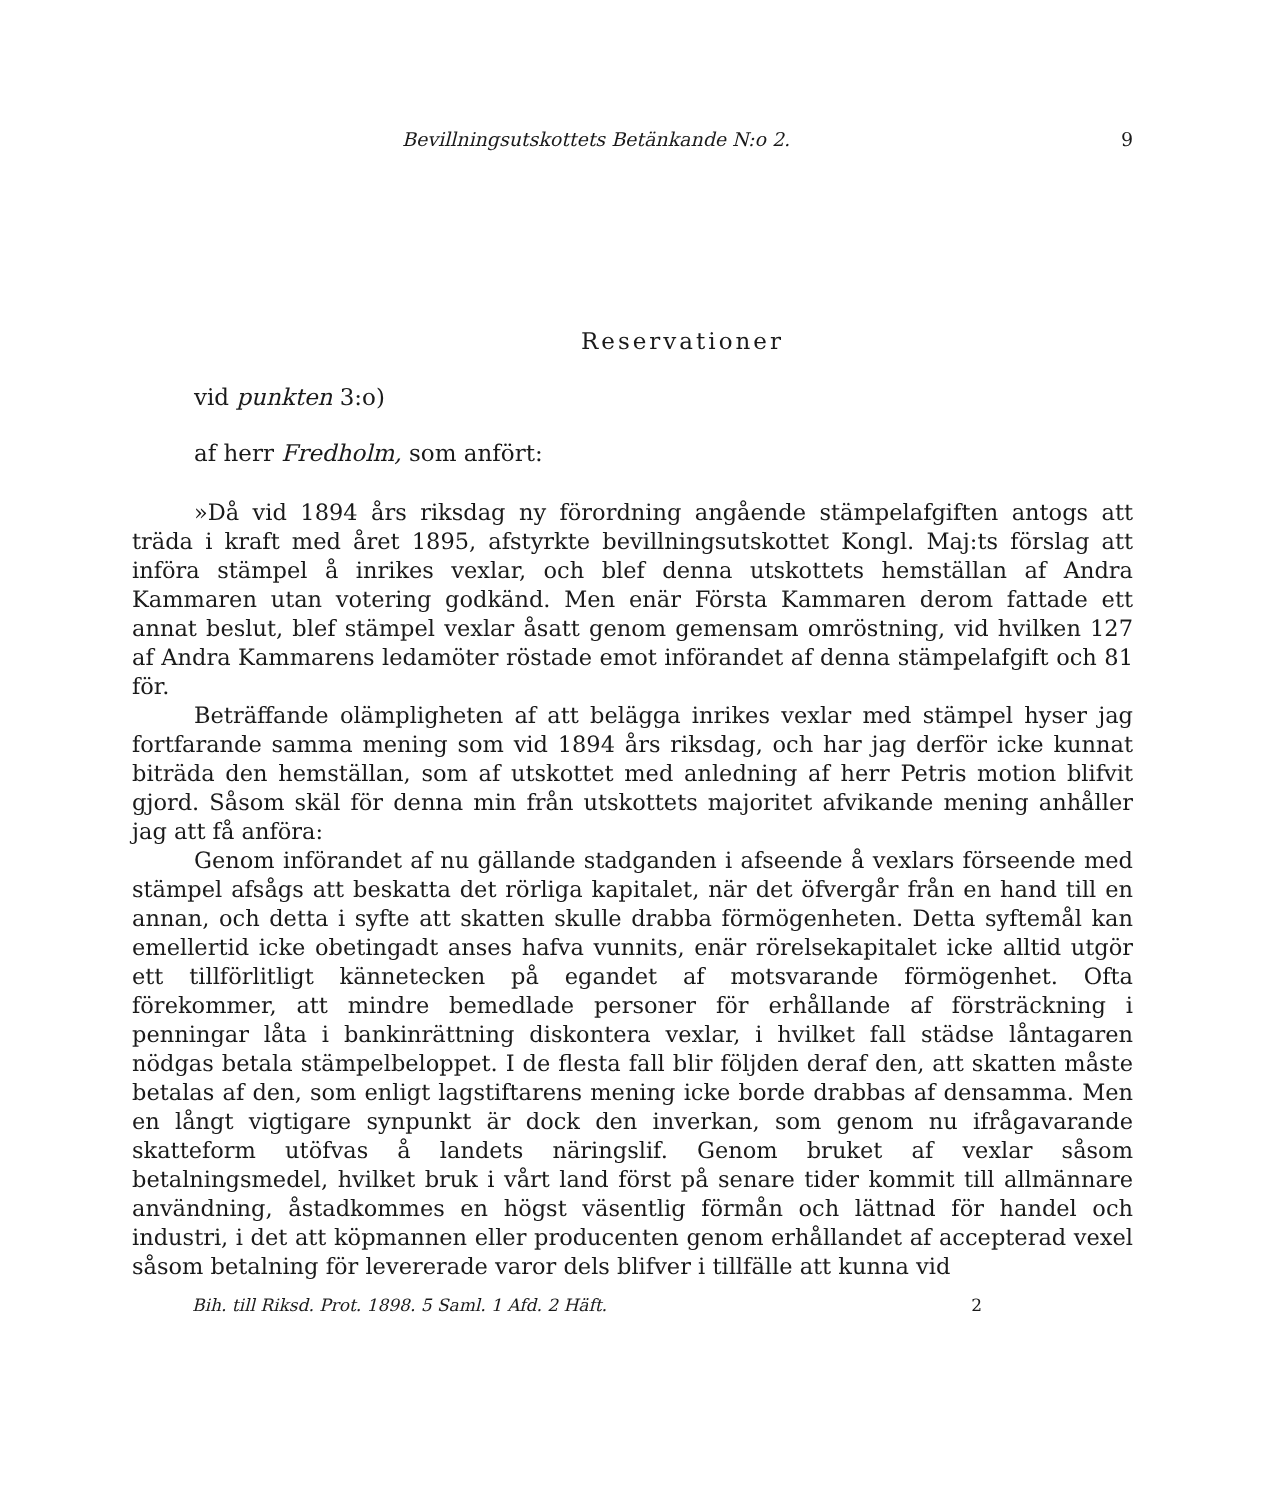Bevillningsutskottets Betänkande N:o 2. 9
Reservationer
vid punkten 3:o)
af herr Fredholm, som anfört:
»Då vid 1894 års riksdag ny förordning angående stämpelafgiften antogs att träda i kraft med året 1895, afstyrkte bevillningsutskottet Kongl. Maj:ts förslag att införa stämpel å inrikes vexlar, och blef denna utskottets hemställan af Andra Kammaren utan votering godkänd. Men enär Första Kammaren derom fattade ett annat beslut, blef stämpel vexlar åsatt genom gemensam omröstning, vid hvilken 127 af Andra Kammarens ledamöter röstade emot införandet af denna stämpelafgift och 81 för.
Beträffande olämpligheten af att belägga inrikes vexlar med stämpel hyser jag fortfarande samma mening som vid 1894 års riksdag, och har jag derför icke kunnat biträda den hemställan, som af utskottet med anledning af herr Petris motion blifvit gjord. Såsom skäl för denna min från utskottets majoritet afvikande mening anhåller jag att få anföra:
Genom införandet af nu gällande stadganden i afseende å vexlars förseende med stämpel afsågs att beskatta det rörliga kapitalet, när det öfvergår från en hand till en annan, och detta i syfte att skatten skulle drabba förmögenheten. Detta syftemål kan emellertid icke obetingadt anses hafva vunnits, enär rörelsekapitalet icke alltid utgör ett tillförlitligt kännetecken på egandet af motsvarande förmögenhet. Ofta förekommer, att mindre bemedlade personer för erhållande af försträckning i penningar låta i bankinrättning diskontera vexlar, i hvilket fall städse låntagaren nödgas betala stämpelbeloppet. I de flesta fall blir följden deraf den, att skatten måste betalas af den, som enligt lagstiftarens mening icke borde drabbas af densamma. Men en långt vigtigare synpunkt är dock den inverkan, som genom nu ifrågavarande skatteform utöfvas å landets näringslif. Genom bruket af vexlar såsom betalningsmedel, hvilket bruk i vårt land först på senare tider kommit till allmännare användning, åstadkommes en högst väsentlig förmån och lättnad för handel och industri, i det att köpmannen eller producenten genom erhållandet af accepterad vexel såsom betalning för levererade varor dels blifver i tillfälle att kunna vid
Bih. till Riksd. Prot. 1898. 5 Saml. 1 Afd. 2 Häft. 2